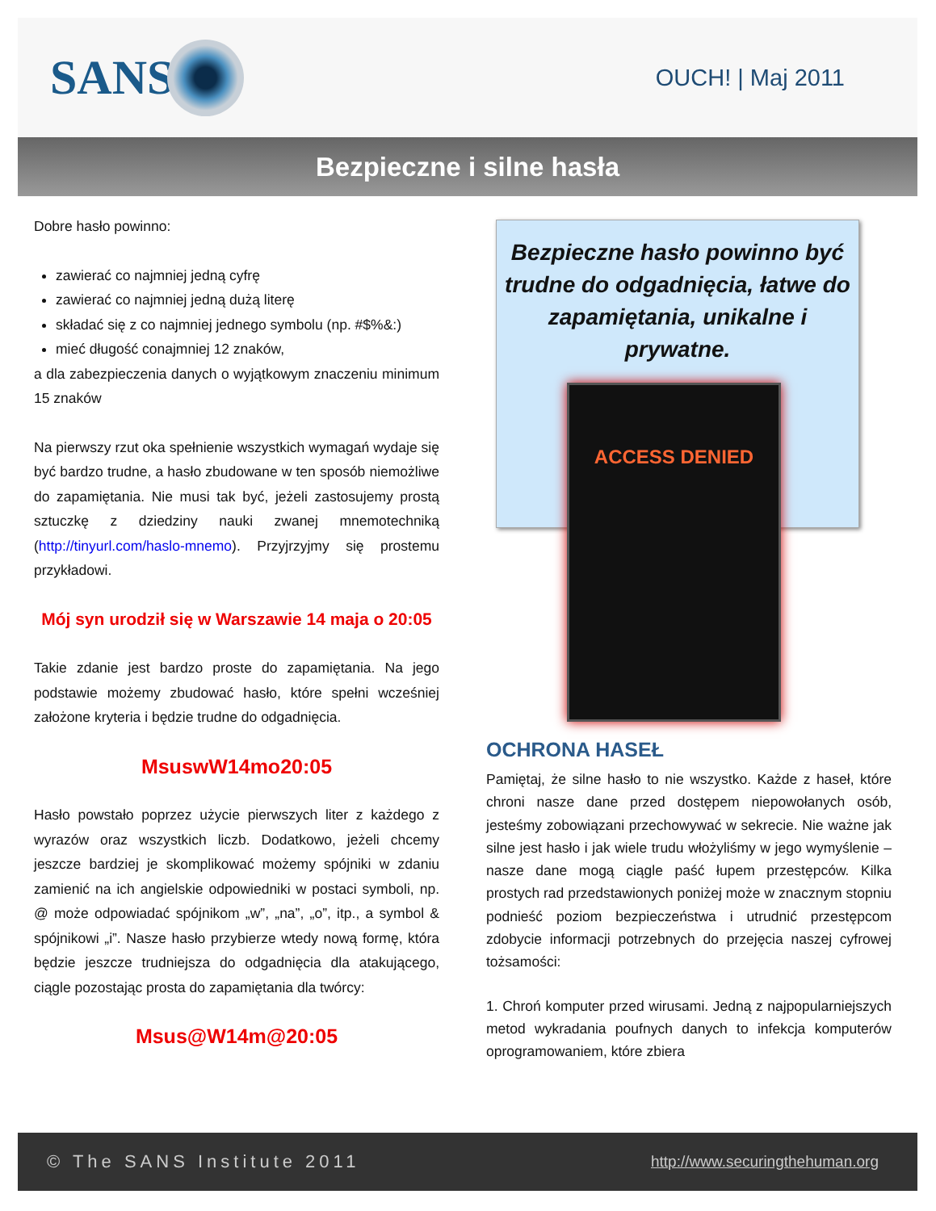SANS
OUCH! | Maj 2011
Bezpieczne i silne hasła
Dobre hasło powinno:
zawierać co najmniej jedną cyfrę
zawierać co najmniej jedną dużą literę
składać się z co najmniej jednego symbolu (np. #$%&:)
mieć długość conajmniej 12 znaków,
a dla zabezpieczenia danych o wyjątkowym znaczeniu minimum 15 znaków
Na pierwszy rzut oka spełnienie wszystkich wymagań wydaje się być bardzo trudne, a hasło zbudowane w ten sposób niemożliwe do zapamiętania. Nie musi tak być, jeżeli zastosujemy prostą sztuczkę z dziedziny nauki zwanej mnemotechniką (http://tinyurl.com/haslo-mnemo). Przyjrzyjmy się prostemu przykładowi.
Mój syn urodził się w Warszawie 14 maja o 20:05
Takie zdanie jest bardzo proste do zapamiętania. Na jego podstawie możemy zbudować hasło, które spełni wcześniej założone kryteria i będzie trudne do odgadnięcia.
MsuswW14mo20:05
Hasło powstało poprzez użycie pierwszych liter z każdego z wyrazów oraz wszystkich liczb. Dodatkowo, jeżeli chcemy jeszcze bardziej je skomplikować możemy spójniki w zdaniu zamienić na ich angielskie odpowiedniki w postaci symboli, np. @ może odpowiadać spójnikom „w”, „na”, „o”, itp., a symbol & spójnikowi „i”. Nasze hasło przybierze wtedy nową formę, która będzie jeszcze trudniejsza do odgadnięcia dla atakującego, ciągle pozostając prosta do zapamiętania dla twórcy:
Msus@W14m@20:05
Bezpieczne hasło powinno być trudne do odgadnięcia, łatwe do zapamiętania, unikalne i prywatne.
ACCESS DENIED
OCHRONA HASEŁ
Pamiętaj, że silne hasło to nie wszystko. Każde z haseł, które chroni nasze dane przed dostępem niepowołanych osób, jesteśmy zobowiązani przechowywać w sekrecie. Nie ważne jak silne jest hasło i jak wiele trudu włożyliśmy w jego wymyślenie – nasze dane mogą ciągle paść łupem przestępców. Kilka prostych rad przedstawionych poniżej może w znacznym stopniu podnieść poziom bezpieczeństwa i utrudnić przestępcom zdobycie informacji potrzebnych do przejęcia naszej cyfrowej tożsamości:
1. Chroń komputer przed wirusami. Jedną z najpopularniejszych metod wykradania poufnych danych to infekcja komputerów oprogramowaniem, które zbiera
© The SANS Institute 2011 http://www.securingthehuman.org